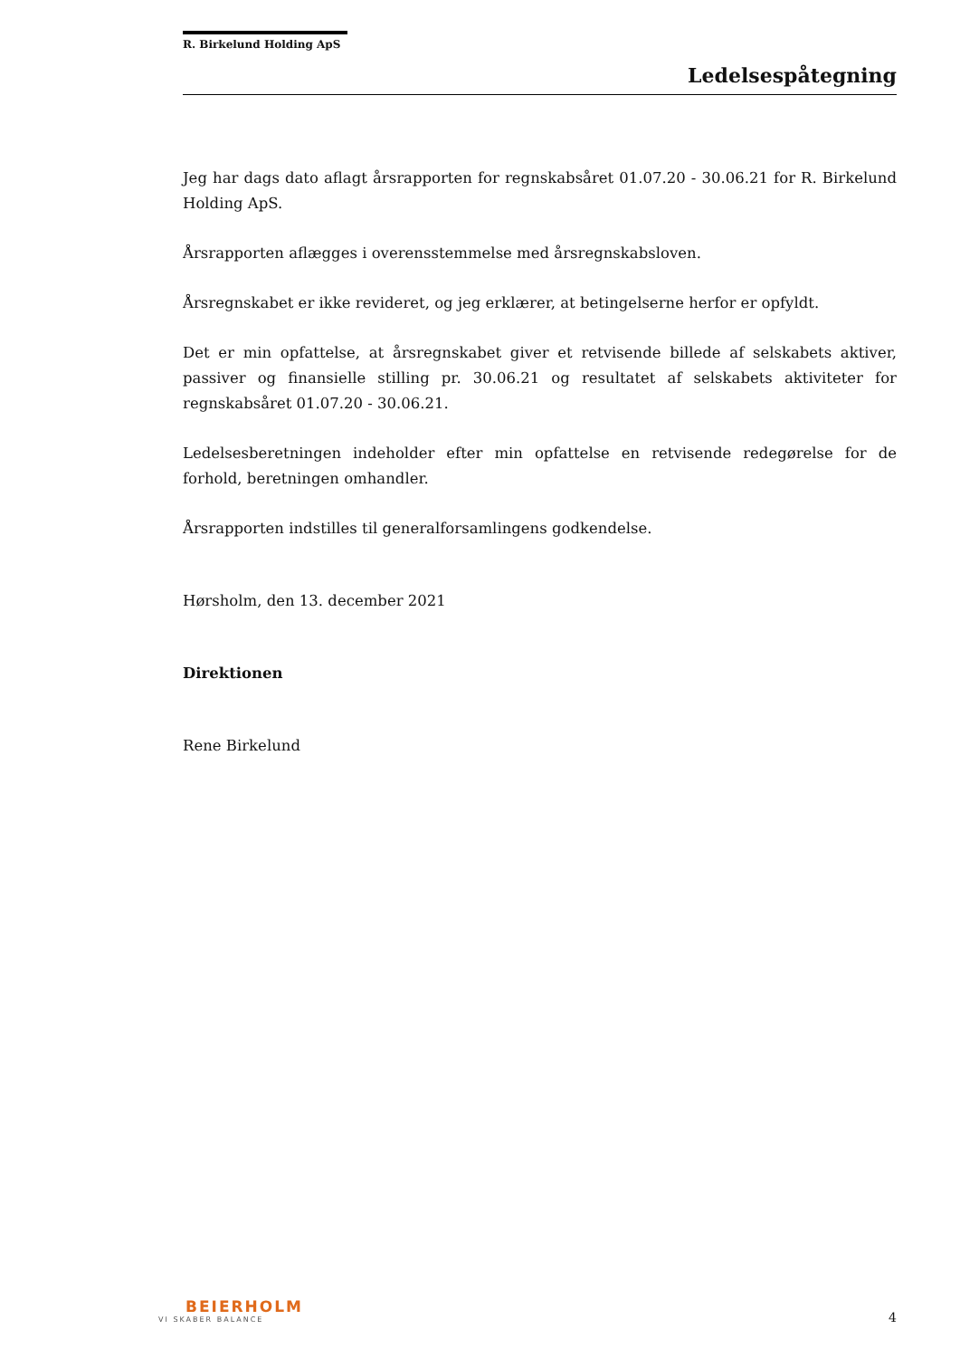R. Birkelund Holding ApS
Ledelsespåtegning
Jeg har dags dato aflagt årsrapporten for regnskabsåret 01.07.20 - 30.06.21 for R. Birkelund Holding ApS.
Årsrapporten aflægges i overensstemmelse med årsregnskabsloven.
Årsregnskabet er ikke revideret, og jeg erklærer, at betingelserne herfor er opfyldt.
Det er min opfattelse, at årsregnskabet giver et retvisende billede af selskabets aktiver, passiver og finansielle stilling pr. 30.06.21 og resultatet af selskabets aktiviteter for regnskabsåret 01.07.20 - 30.06.21.
Ledelsesberetningen indeholder efter min opfattelse en retvisende redegørelse for de forhold, beretningen omhandler.
Årsrapporten indstilles til generalforsamlingens godkendelse.
Hørsholm, den 13. december 2021
Direktionen
Rene Birkelund
BEIERHOLM
VI SKABER BALANCE
4